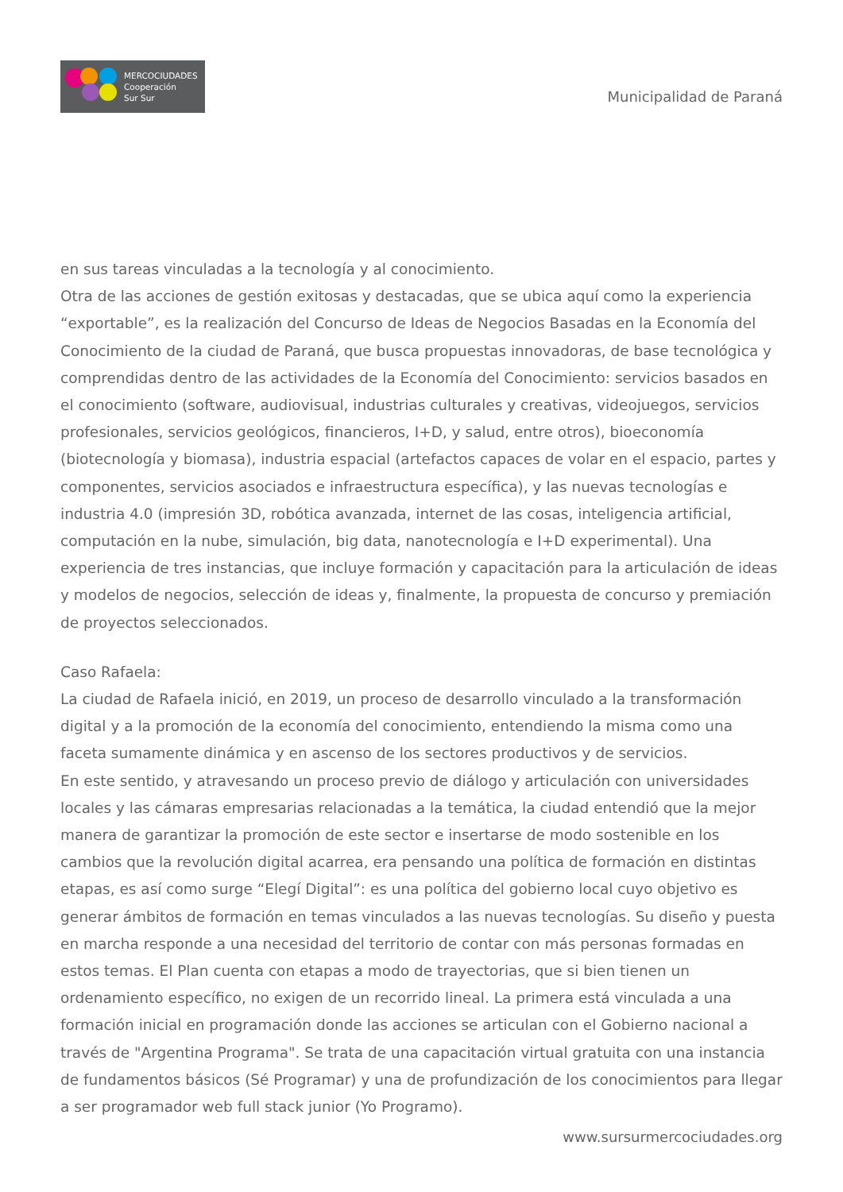MERCOCIUDADES
Cooperación
Sur Sur
Municipalidad de Paraná
en sus tareas vinculadas a la tecnología y al conocimiento.
Otra de las acciones de gestión exitosas y destacadas, que se ubica aquí como la experiencia “exportable”, es la realización del Concurso de Ideas de Negocios Basadas en la Economía del Conocimiento de la ciudad de Paraná, que busca propuestas innovadoras, de base tecnológica y comprendidas dentro de las actividades de la Economía del Conocimiento: servicios basados en el conocimiento (software, audiovisual, industrias culturales y creativas, videojuegos, servicios profesionales, servicios geológicos, financieros, I+D, y salud, entre otros), bioeconomía (biotecnología y biomasa), industria espacial (artefactos capaces de volar en el espacio, partes y componentes, servicios asociados e infraestructura específica), y las nuevas tecnologías e industria 4.0 (impresión 3D, robótica avanzada, internet de las cosas, inteligencia artificial, computación en la nube, simulación, big data, nanotecnología e I+D experimental). Una experiencia de tres instancias, que incluye formación y capacitación para la articulación de ideas y modelos de negocios, selección de ideas y, finalmente, la propuesta de concurso y premiación de proyectos seleccionados.
Caso Rafaela:
La ciudad de Rafaela inició, en 2019, un proceso de desarrollo vinculado a la transformación digital y a la promoción de la economía del conocimiento, entendiendo la misma como una faceta sumamente dinámica y en ascenso de los sectores productivos y de servicios.
En este sentido, y atravesando un proceso previo de diálogo y articulación con universidades locales y las cámaras empresarias relacionadas a la temática, la ciudad entendió que la mejor manera de garantizar la promoción de este sector e insertarse de modo sostenible en los cambios que la revolución digital acarrea, era pensando una política de formación en distintas etapas, es así como surge “Elegí Digital”: es una política del gobierno local cuyo objetivo es generar ámbitos de formación en temas vinculados a las nuevas tecnologías. Su diseño y puesta en marcha responde a una necesidad del territorio de contar con más personas formadas en estos temas. El Plan cuenta con etapas a modo de trayectorias, que si bien tienen un ordenamiento específico, no exigen de un recorrido lineal. La primera está vinculada a una formación inicial en programación donde las acciones se articulan con el Gobierno nacional a través de "Argentina Programa". Se trata de una capacitación virtual gratuita con una instancia de fundamentos básicos (Sé Programar) y una de profundización de los conocimientos para llegar a ser programador web full stack junior (Yo Programo).
www.sursurmercociudades.org